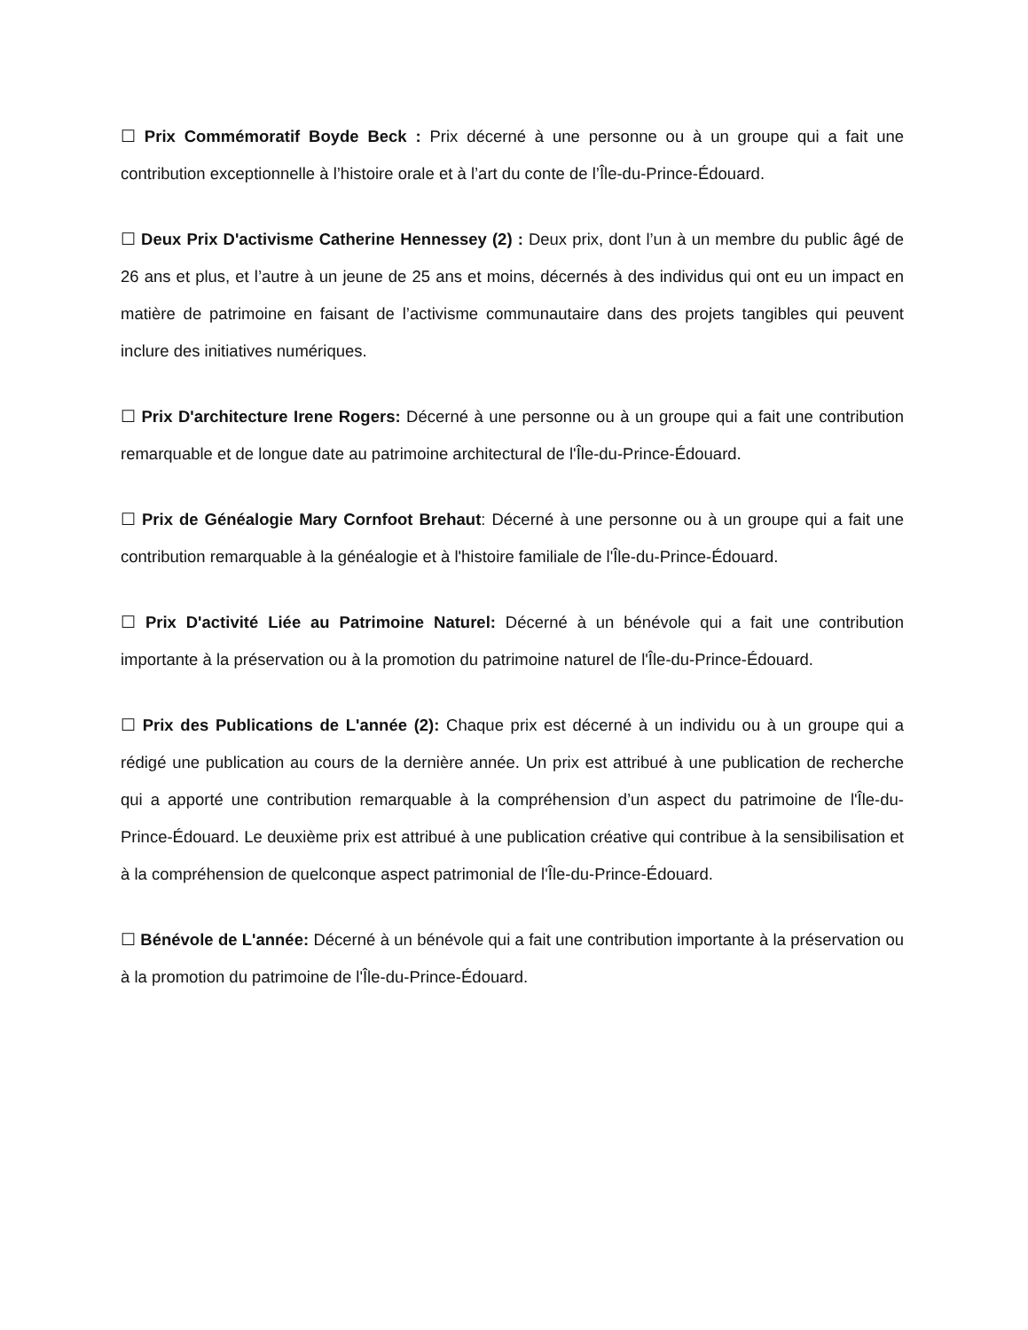☐ Prix Commémoratif Boyde Beck : Prix décerné à une personne ou à un groupe qui a fait une contribution exceptionnelle à l’histoire orale et à l’art du conte de l’Île-du-Prince-Édouard.
☐ Deux Prix D'activisme Catherine Hennessey (2) : Deux prix, dont l’un à un membre du public âgé de 26 ans et plus, et l’autre à un jeune de 25 ans et moins, décernés à des individus qui ont eu un impact en matière de patrimoine en faisant de l’activisme communautaire dans des projets tangibles qui peuvent inclure des initiatives numériques.
☐ Prix D'architecture Irene Rogers: Décerné à une personne ou à un groupe qui a fait une contribution remarquable et de longue date au patrimoine architectural de l'Île-du-Prince-Édouard.
☐ Prix de Généalogie Mary Cornfoot Brehaut: Décerné à une personne ou à un groupe qui a fait une contribution remarquable à la généalogie et à l'histoire familiale de l'Île-du-Prince-Édouard.
☐ Prix D'activité Liée au Patrimoine Naturel: Décerné à un bénévole qui a fait une contribution importante à la préservation ou à la promotion du patrimoine naturel de l'Île-du-Prince-Édouard.
☐ Prix des Publications de L'année (2): Chaque prix est décerné à un individu ou à un groupe qui a rédigé une publication au cours de la dernière année. Un prix est attribué à une publication de recherche qui a apporté une contribution remarquable à la compréhension d’un aspect du patrimoine de l'Île-du-Prince-Édouard. Le deuxième prix est attribué à une publication créative qui contribue à la sensibilisation et à la compréhension de quelconque aspect patrimonial de l'Île-du-Prince-Édouard.
☐ Bénévole de L'année: Décerné à un bénévole qui a fait une contribution importante à la préservation ou à la promotion du patrimoine de l'Île-du-Prince-Édouard.